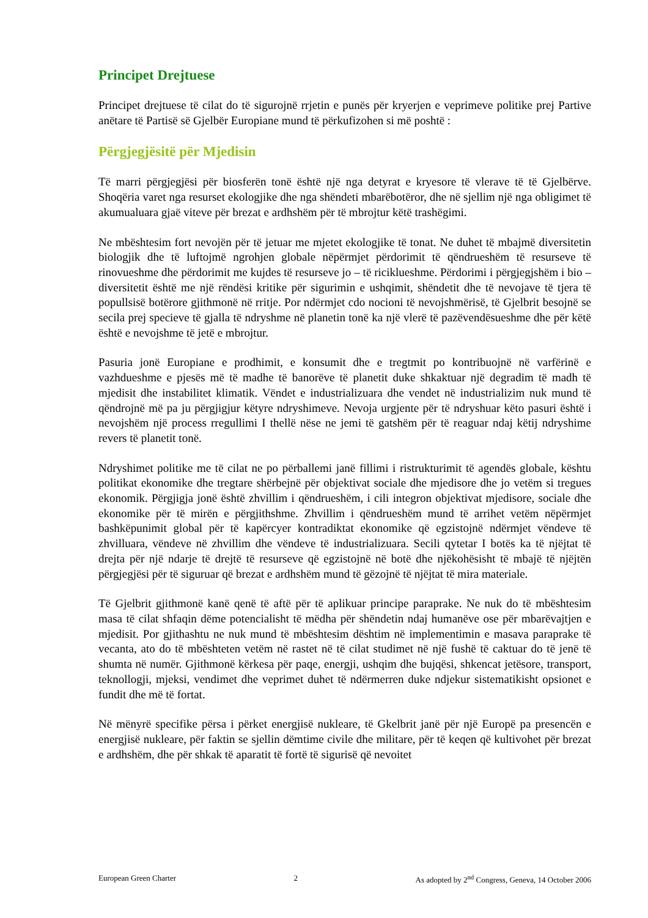Principet Drejtuese
Principet drejtuese të cilat do të sigurojnë rrjetin e punës për kryerjen e veprimeve politike prej Partive anëtare të Partisë së Gjelbër Europiane mund të përkufizohen si më poshtë :
Përgjegjësitë për Mjedisin
Të marri përgjegjësi për biosferën tonë është një nga detyrat e kryesore të vlerave të të Gjelbërve. Shoqëria varet nga resurset ekologjike dhe nga shëndeti mbarëbotëror, dhe në sjellim një nga obligimet të akumualuara gjaë viteve për brezat e ardhshëm për të mbrojtur këtë trashëgimi.
Ne mbështesim fort nevojën për të jetuar me mjetet ekologjike të tonat. Ne duhet të mbajmë diversitetin biologjik dhe të luftojmë ngrohjen globale nëpërmjet përdorimit të qëndrueshëm të resurseve të rinovueshme dhe përdorimit me kujdes të resurseve jo – të ricikluеshme. Përdorimi i përgjegjshëm i bio – diversitetit është me një rëndësi kritike për sigurimin e ushqimit, shëndetit dhe të nevojave të tjera të popullsisë botërore gjithmonë në rritje. Por ndërmjet cdo nocioni të nevojshmërisë, të Gjelbrit besojnë se secila prej specieve të gjalla të ndryshme në planetin tonë ka një vlerë të pazëvendësueshme dhe për këtë është e nevojshme të jetë e mbrojtur.
Pasuria jonë Europiane e prodhimit, e konsumit dhe e tregtmit po kontribuojnë në varfërinë e vazhdueshme e pjesës më të madhe të banorëve të planetit duke shkaktuar një degradim të madh të mjedisit dhe instabilitet klimatik. Vëndet e industrializuara dhe vendet në industrializim nuk mund të qëndrojnë më pa ju përgjigjur këtyre ndryshimeve. Nevoja urgjente për të ndryshuar këto pasuri është i nevojshëm një process rregullimi I thellë nëse ne jemi të gatshëm për të reaguar ndaj këtij ndryshime revers të planetit tonë.
Ndryshimet politike me të cilat ne po përballemi janë fillimi i ristrukturimit të agendës globale, kështu politikat ekonomike dhe tregtare shërbejnë për objektivat sociale dhe mjedisore dhe jo vetëm si tregues ekonomik. Përgjigja jonë është zhvillim i qëndrueshëm, i cili integron objektivat mjedisore, sociale dhe ekonomike për të mirën e përgjithshme. Zhvillim i qëndrueshëm mund të arrihet vetëm nëpërmjet bashkëpunimit global për të kapërcyer kontradiktat ekonomike që egzistojnë ndërmjet vëndeve të zhvilluara, vëndeve në zhvillim dhe vëndeve të industrializuara. Secili qytetar I botës ka të njëjtat të drejta për një ndarje të drejtë të resurseve që egzistojnë në botë dhe njëkohësisht të mbajë të njëjtën përgjegjësi për të siguruar që brezat e ardhshëm mund të gëzojnë të njëjtat të mira materiale.
Të Gjelbrit gjithmonë kanë qenë të aftë për të aplikuar principe paraprake. Ne nuk do të mbështesim masa të cilat shfaqin dëme potencialisht të mëdha për shëndetin ndaj humanëve ose për mbarëvajtjen e mjedisit. Por gjithashtu ne nuk mund të mbështesim dështim në implementimin e masava paraprake të vecanta, ato do të mbështeten vetëm në rastet në të cilat studimet në një fushë të caktuar do të jenë të shumta në numër. Gjithmonë kërkesa për paqe, energji, ushqim dhe bujqësi, shkencat jetësore, transport, teknollogji, mjeksi, vendimet dhe veprimet duhet të ndërmerren duke ndjekur sistematikisht opsionet e fundit dhe më të fortat.
Në mënyrë specifike përsa i përket energjisë nukleare, të Gkelbrit janë për një Europë pa presencën e energjisë nukleare, për faktin se sjellin dëmtime civile dhe militare, për të keqen që kultivohet për brezat e ardhshëm, dhe për shkak të aparatit të fortë të sigurisë që nevoitet
European Green Charter 2 As adopted by 2<sup>nd</sup> Congress, Geneva, 14 October 2006